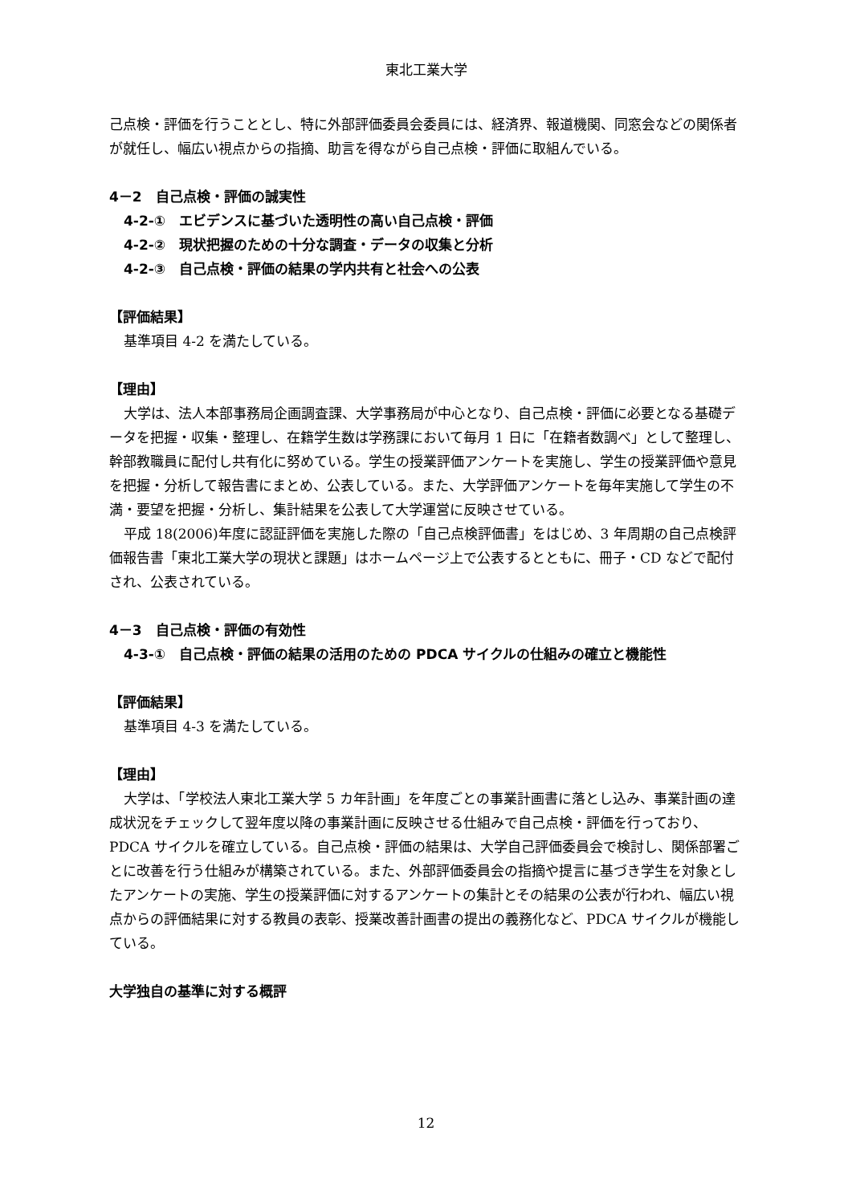東北工業大学
己点検・評価を行うこととし、特に外部評価委員会委員には、経済界、報道機関、同窓会などの関係者が就任し、幅広い視点からの指摘、助言を得ながら自己点検・評価に取組んでいる。
4－2　自己点検・評価の誠実性
4-2-①　エビデンスに基づいた透明性の高い自己点検・評価
4-2-②　現状把握のための十分な調査・データの収集と分析
4-2-③　自己点検・評価の結果の学内共有と社会への公表
【評価結果】
基準項目 4-2 を満たしている。
【理由】
大学は、法人本部事務局企画調査課、大学事務局が中心となり、自己点検・評価に必要となる基礎データを把握・収集・整理し、在籍学生数は学務課において毎月 1 日に「在籍者数調べ」として整理し、幹部教職員に配付し共有化に努めている。学生の授業評価アンケートを実施し、学生の授業評価や意見を把握・分析して報告書にまとめ、公表している。また、大学評価アンケートを毎年実施して学生の不満・要望を把握・分析し、集計結果を公表して大学運営に反映させている。
平成 18(2006)年度に認証評価を実施した際の「自己点検評価書」をはじめ、3 年周期の自己点検評価報告書「東北工業大学の現状と課題」はホームページ上で公表するとともに、冊子・CD などで配付され、公表されている。
4－3　自己点検・評価の有効性
4-3-①　自己点検・評価の結果の活用のための PDCA サイクルの仕組みの確立と機能性
【評価結果】
基準項目 4-3 を満たしている。
【理由】
大学は、「学校法人東北工業大学 5 カ年計画」を年度ごとの事業計画書に落とし込み、事業計画の達成状況をチェックして翌年度以降の事業計画に反映させる仕組みで自己点検・評価を行っており、PDCA サイクルを確立している。自己点検・評価の結果は、大学自己評価委員会で検討し、関係部署ごとに改善を行う仕組みが構築されている。また、外部評価委員会の指摘や提言に基づき学生を対象としたアンケートの実施、学生の授業評価に対するアンケートの集計とその結果の公表が行われ、幅広い視点からの評価結果に対する教員の表彰、授業改善計画書の提出の義務化など、PDCA サイクルが機能している。
大学独自の基準に対する概評
12